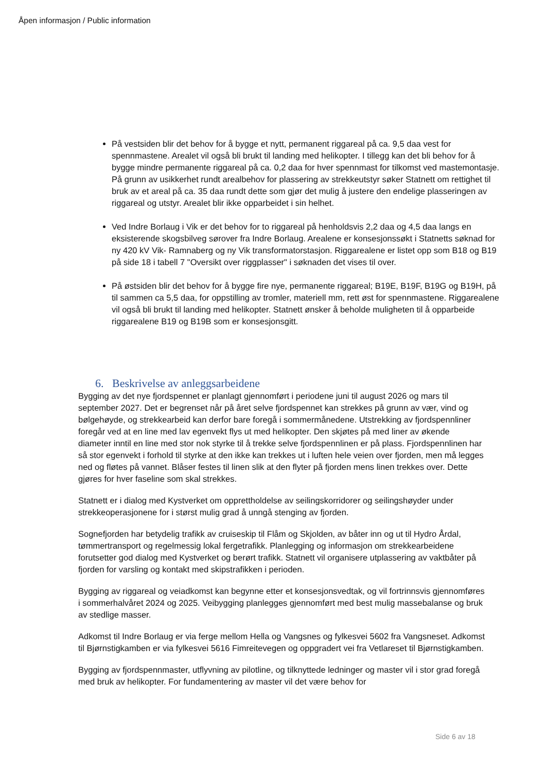Åpen informasjon / Public information
På vestsiden blir det behov for å bygge et nytt, permanent riggareal på ca. 9,5 daa vest for spennmastene. Arealet vil også bli brukt til landing med helikopter. I tillegg kan det bli behov for å bygge mindre permanente riggareal på ca. 0,2 daa for hver spennmast for tilkomst ved mastemontasje. På grunn av usikkerhet rundt arealbehov for plassering av strekkeutstyr søker Statnett om rettighet til bruk av et areal på ca. 35 daa rundt dette som gjør det mulig å justere den endelige plasseringen av riggareal og utstyr. Arealet blir ikke opparbeidet i sin helhet.
Ved Indre Borlaug i Vik er det behov for to riggareal på henholdsvis 2,2 daa og 4,5 daa langs en eksisterende skogsbilveg sørover fra Indre Borlaug. Arealene er konsesjonssøkt i Statnetts søknad for ny 420 kV Vik- Ramnaberg og ny Vik transformatorstasjon. Riggarealene er listet opp som B18 og B19 på side 18 i tabell 7 "Oversikt over riggplasser" i søknaden det vises til over.
På østsiden blir det behov for å bygge fire nye, permanente riggareal; B19E, B19F, B19G og B19H, på til sammen ca 5,5 daa, for oppstilling av tromler, materiell mm, rett øst for spennmastene. Riggarealene vil også bli brukt til landing med helikopter. Statnett ønsker å beholde muligheten til å opparbeide riggarealene B19 og B19B som er konsesjonsgitt.
6. Beskrivelse av anleggsarbeidene
Bygging av det nye fjordspennet er planlagt gjennomført i periodene juni til august 2026 og mars til september 2027. Det er begrenset når på året selve fjordspennet kan strekkes på grunn av vær, vind og bølgehøyde, og strekkearbeid kan derfor bare foregå i sommermånedene. Utstrekking av fjordspennliner foregår ved at en line med lav egenvekt flys ut med helikopter. Den skjøtes på med liner av økende diameter inntil en line med stor nok styrke til å trekke selve fjordspennlinen er på plass. Fjordspennlinen har så stor egenvekt i forhold til styrke at den ikke kan trekkes ut i luften hele veien over fjorden, men må legges ned og fløtes på vannet. Blåser festes til linen slik at den flyter på fjorden mens linen trekkes over. Dette gjøres for hver faseline som skal strekkes.
Statnett er i dialog med Kystverket om opprettholdelse av seilingskorridorer og seilingshøyder under strekkeoperasjonene for i størst mulig grad å unngå stenging av fjorden.
Sognefjorden har betydelig trafikk av cruiseskip til Flåm og Skjolden, av båter inn og ut til Hydro Årdal, tømmertransport og regelmessig lokal fergetrafikk. Planlegging og informasjon om strekkearbeidene forutsetter god dialog med Kystverket og berørt trafikk. Statnett vil organisere utplassering av vaktbåter på fjorden for varsling og kontakt med skipstrafikken i perioden.
Bygging av riggareal og veiadkomst kan begynne etter et konsesjonsvedtak, og vil fortrinnsvis gjennomføres i sommerhalvåret 2024 og 2025. Veibygging planlegges gjennomført med best mulig massebalanse og bruk av stedlige masser.
Adkomst til Indre Borlaug er via ferge mellom Hella og Vangsnes og fylkesvei 5602 fra Vangsneset. Adkomst til Bjørnstigkamben er via fylkesvei 5616 Fimreitevegen og oppgradert vei fra Vetlareset til Bjørnstigkamben.
Bygging av fjordspennmaster, utflyvning av pilotline, og tilknyttede ledninger og master vil i stor grad foregå med bruk av helikopter. For fundamentering av master vil det være behov for
Side 6 av 18